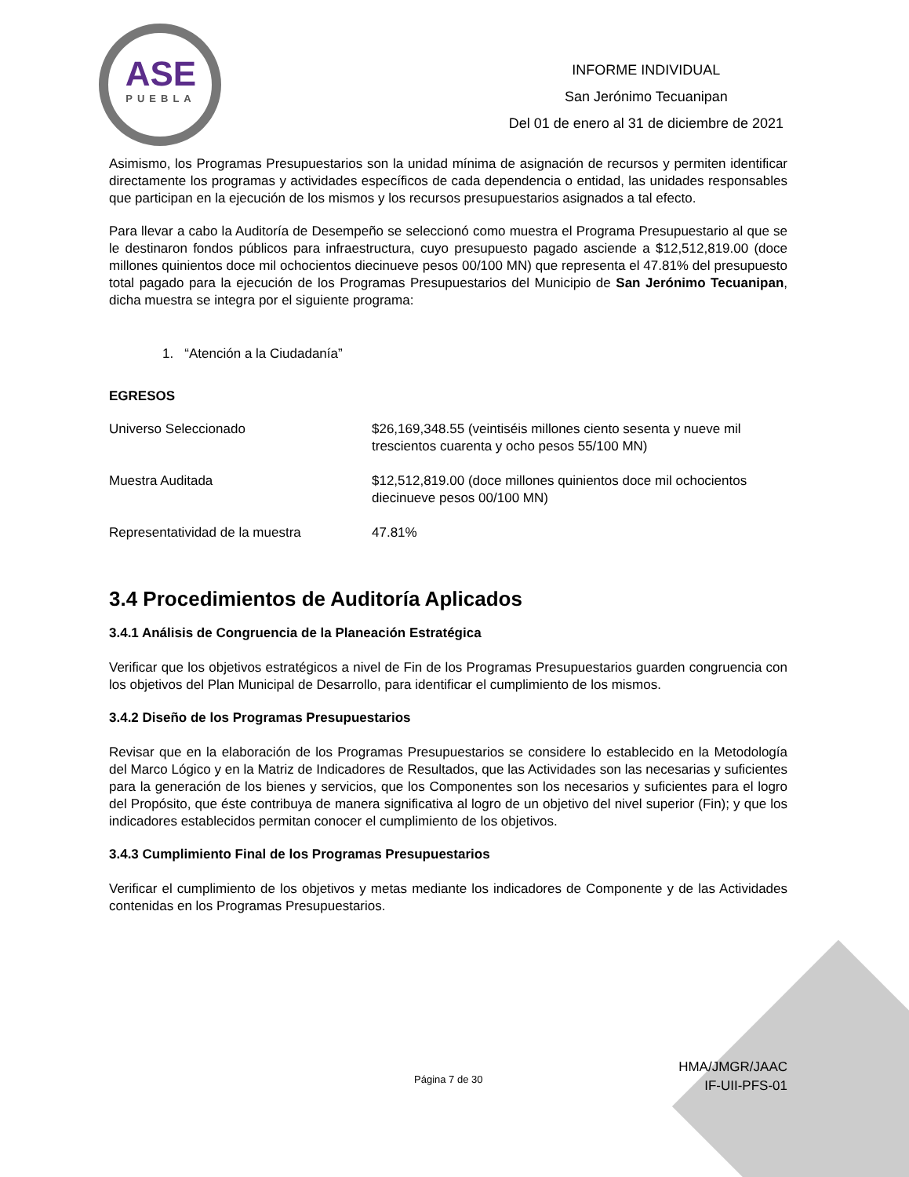ASE
PUEBLA
INFORME INDIVIDUAL
San Jerónimo Tecuanipan
Del 01 de enero al 31 de diciembre de 2021
Asimismo, los Programas Presupuestarios son la unidad mínima de asignación de recursos y permiten identificar directamente los programas y actividades específicos de cada dependencia o entidad, las unidades responsables que participan en la ejecución de los mismos y los recursos presupuestarios asignados a tal efecto.
Para llevar a cabo la Auditoría de Desempeño se seleccionó como muestra el Programa Presupuestario al que se le destinaron fondos públicos para infraestructura, cuyo presupuesto pagado asciende a $12,512,819.00 (doce millones quinientos doce mil ochocientos diecinueve pesos 00/100 MN) que representa el 47.81% del presupuesto total pagado para la ejecución de los Programas Presupuestarios del Municipio de San Jerónimo Tecuanipan, dicha muestra se integra por el siguiente programa:
1. “Atención a la Ciudadanía”
EGRESOS
| Universo Seleccionado | $26,169,348.55 (veintiséis millones ciento sesenta y nueve mil trescientos cuarenta y ocho pesos 55/100 MN) |
| Muestra Auditada | $12,512,819.00 (doce millones quinientos doce mil ochocientos diecinueve pesos 00/100 MN) |
| Representatividad de la muestra | 47.81% |
3.4 Procedimientos de Auditoría Aplicados
3.4.1 Análisis de Congruencia de la Planeación Estratégica
Verificar que los objetivos estratégicos a nivel de Fin de los Programas Presupuestarios guarden congruencia con los objetivos del Plan Municipal de Desarrollo, para identificar el cumplimiento de los mismos.
3.4.2 Diseño de los Programas Presupuestarios
Revisar que en la elaboración de los Programas Presupuestarios se considere lo establecido en la Metodología del Marco Lógico y en la Matriz de Indicadores de Resultados, que las Actividades son las necesarias y suficientes para la generación de los bienes y servicios, que los Componentes son los necesarios y suficientes para el logro del Propósito, que éste contribuya de manera significativa al logro de un objetivo del nivel superior (Fin); y que los indicadores establecidos permitan conocer el cumplimiento de los objetivos.
3.4.3 Cumplimiento Final de los Programas Presupuestarios
Verificar el cumplimiento de los objetivos y metas mediante los indicadores de Componente y de las Actividades contenidas en los Programas Presupuestarios.
Página 7 de 30
HMA/JMGR/JAAC
IF-UII-PFS-01